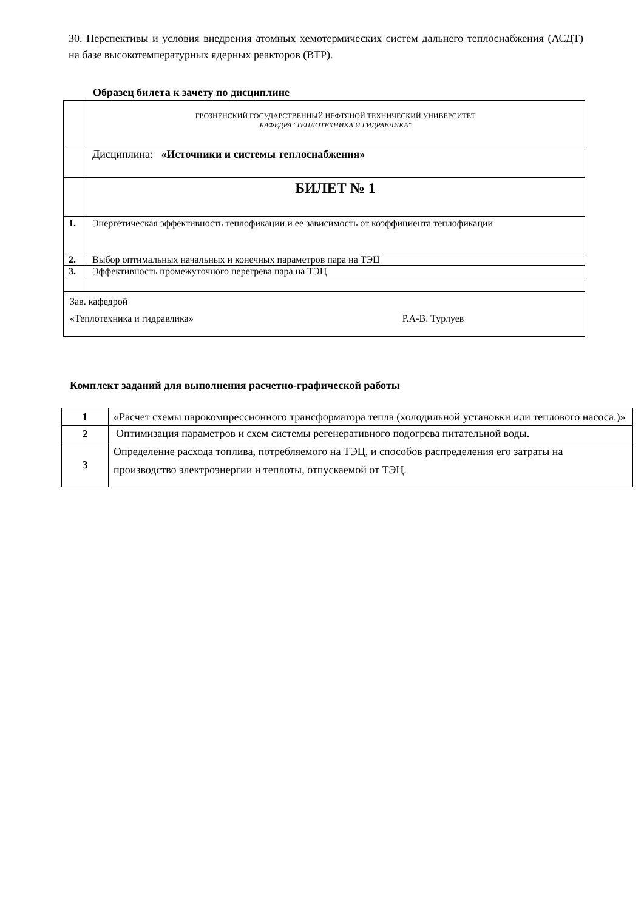30. Перспективы и условия внедрения атомных хемотермических систем дальнего теплоснабжения (АСДТ) на базе высокотемпературных ядерных реакторов (ВТР).
Образец билета к зачету по дисциплине
| | ГРОЗНЕНСКИЙ ГОСУДАРСТВЕННЫЙ НЕФТЯНОЙ ТЕХНИЧЕСКИЙ УНИВЕРСИТЕТ КАФЕДРА "ТЕПЛОТЕХНИКА И ГИДРАВЛИКА" |
| | Дисциплина: «Источники и системы теплоснабжения» |
| | БИЛЕТ № 1 |
| 1. | Энергетическая эффективность теплофикации и ее зависимость от коэффициента теплофикации |
| 2. | Выбор оптимальных начальных и конечных параметров пара на ТЭЦ |
| 3. | Эффективность промежуточного перегрева пара на ТЭЦ |
| Зав. кафедрой «Теплотехника и гидравлика» Р.А-В. Турлуев | |
Комплект заданий для выполнения расчетно-графической работы
| 1 | «Расчет схемы парокомпрессионного трансформатора тепла (холодильной установки или теплового насоса.)» |
| 2 | Оптимизация параметров и схем системы регенеративного подогрева питательной воды. |
| 3 | Определение расхода топлива, потребляемого на ТЭЦ, и способов распределения его затраты на производство электроэнергии и теплоты, отпускаемой от ТЭЦ. |